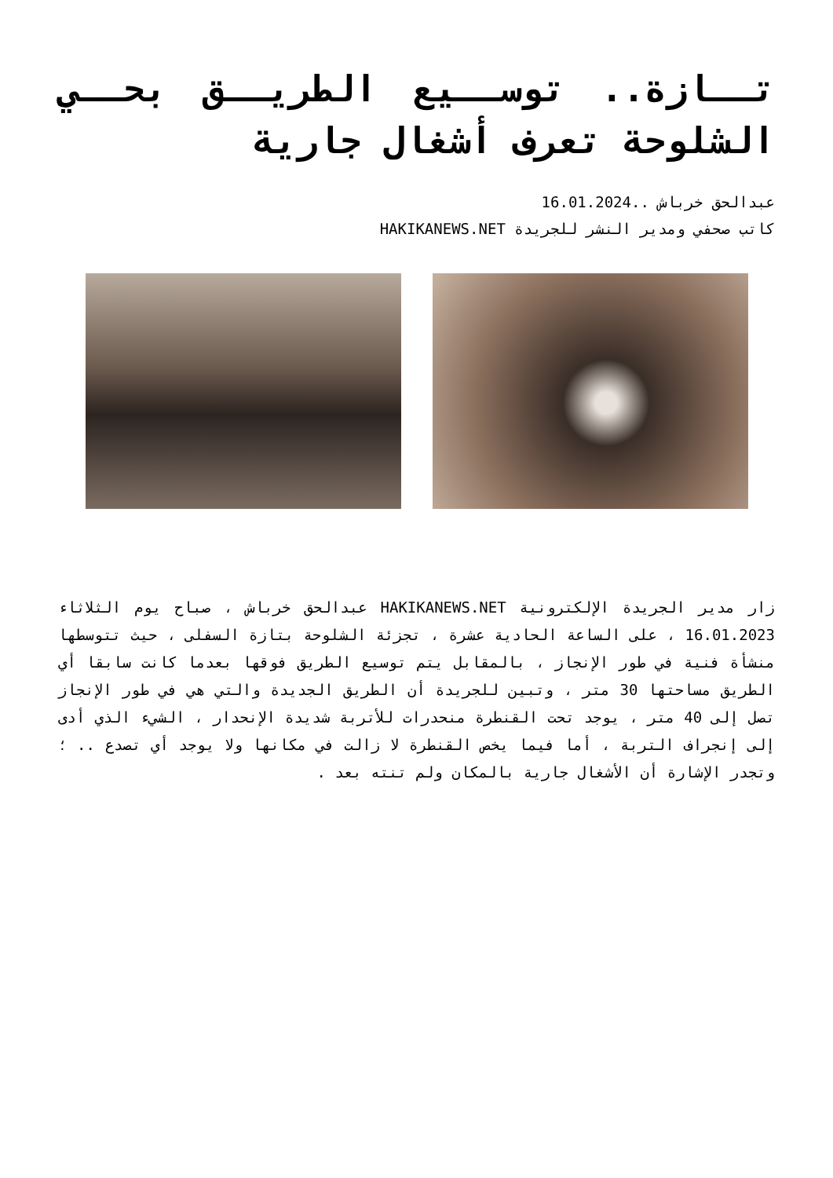تــازة.. توســيع الطريــق بحــي الشلوحة تعرف أشغال جارية
عبدالحق خرباش ..16.01.2024
كاتب صحفي ومدير النشر للجريدة HAKIKANEWS.NET
زار مدير الجريدة الإلكترونية HAKIKANEWS.NET عبدالحق خرباش ، صباح يوم الثلاثاء 16.01.2023 ، على الساعة الحادية عشرة ، تجزئة الشلوحة بتازة السفلى ، حيث تتوسطها منشأة فنية في طور الإنجاز ، بالمقابل يتم توسيع الطريق فوقها بعدما كانت سابقا أي الطريق مساحتها 30 متر ، وتبين للجريدة أن الطريق الجديدة والتي هي في طور الإنجاز تصل إلى 40 متر ، يوجد تحت القنطرة منحدرات للأتربة شديدة الإنحدار ، الشيء الذي أدى إلى إنجراف التربة ، أما فيما يخص القنطرة لا زالت في مكانها ولا يوجد أي تصدع .. ؛ وتجدر الإشارة أن الأشغال جارية بالمكان ولم تنته بعد .